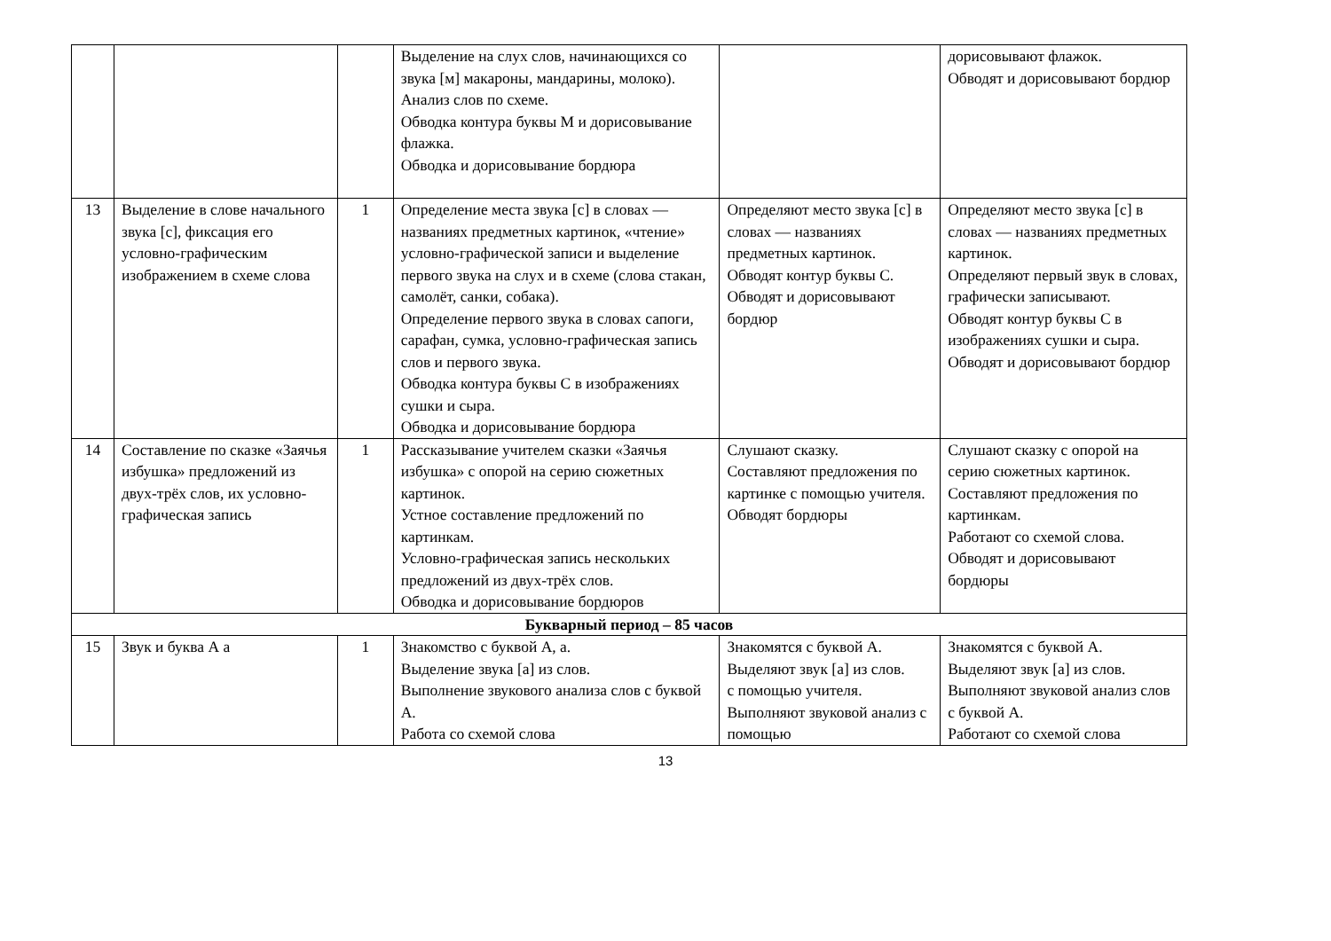| | | | Выделение на слух слов, начинающихся со звука [м] макароны, мандарины, молоко). Анализ слов по схеме. Обводка контура буквы М и дорисовывание флажка. Обводка и дорисовывание бордюра | | дорисовывают флажок. Обводят и дорисовывают бордюр |
| 13 | Выделение в слове начального звука [с], фиксация его условно-графическим изображением в схеме слова | 1 | Определение места звука [с] в словах — названиях предметных картинок, «чтение» условно-графической записи и выделение первого звука на слух и в схеме (слова стакан, самолёт, санки, собака). Определение первого звука в словах сапоги, сарафан, сумка, условно-графическая запись слов и первого звука. Обводка контура буквы С в изображениях сушки и сыра. Обводка и дорисовывание бордюра | Определяют место звука [с] в словах — названиях предметных картинок. Обводят контур буквы С. Обводят и дорисовывают бордюр | Определяют место звука [с] в словах — названиях предметных картинок. Определяют первый звук в словах, графически записывают. Обводят контур буквы С в изображениях сушки и сыра. Обводят и дорисовывают бордюр |
| 14 | Составление по сказке «Заячья избушка» предложений из двух-трёх слов, их условно-графическая запись | 1 | Рассказывание учителем сказки «Заячья избушка» с опорой на серию сюжетных картинок. Устное составление предложений по картинкам. Условно-графическая запись нескольких предложений из двух-трёх слов. Обводка и дорисовывание бордюров | Слушают сказку. Составляют предложения по картинке с помощью учителя. Обводят бордюры | Слушают сказку с опорой на серию сюжетных картинок. Составляют предложения по картинкам. Работают со схемой слова. Обводят и дорисовывают бордюры |
| Букварный период – 85 часов | | | | | |
| 15 | Звук и буква А а | 1 | Знакомство с буквой А, а. Выделение звука [а] из слов. Выполнение звукового анализа слов с буквой А. Работа со схемой слова | Знакомятся с буквой А. Выделяют звук [а] из слов. с помощью учителя. Выполняют звуковой анализ с помощью | Знакомятся с буквой А. Выделяют звук [а] из слов. Выполняют звуковой анализ слов с буквой А. Работают со схемой слова |
13